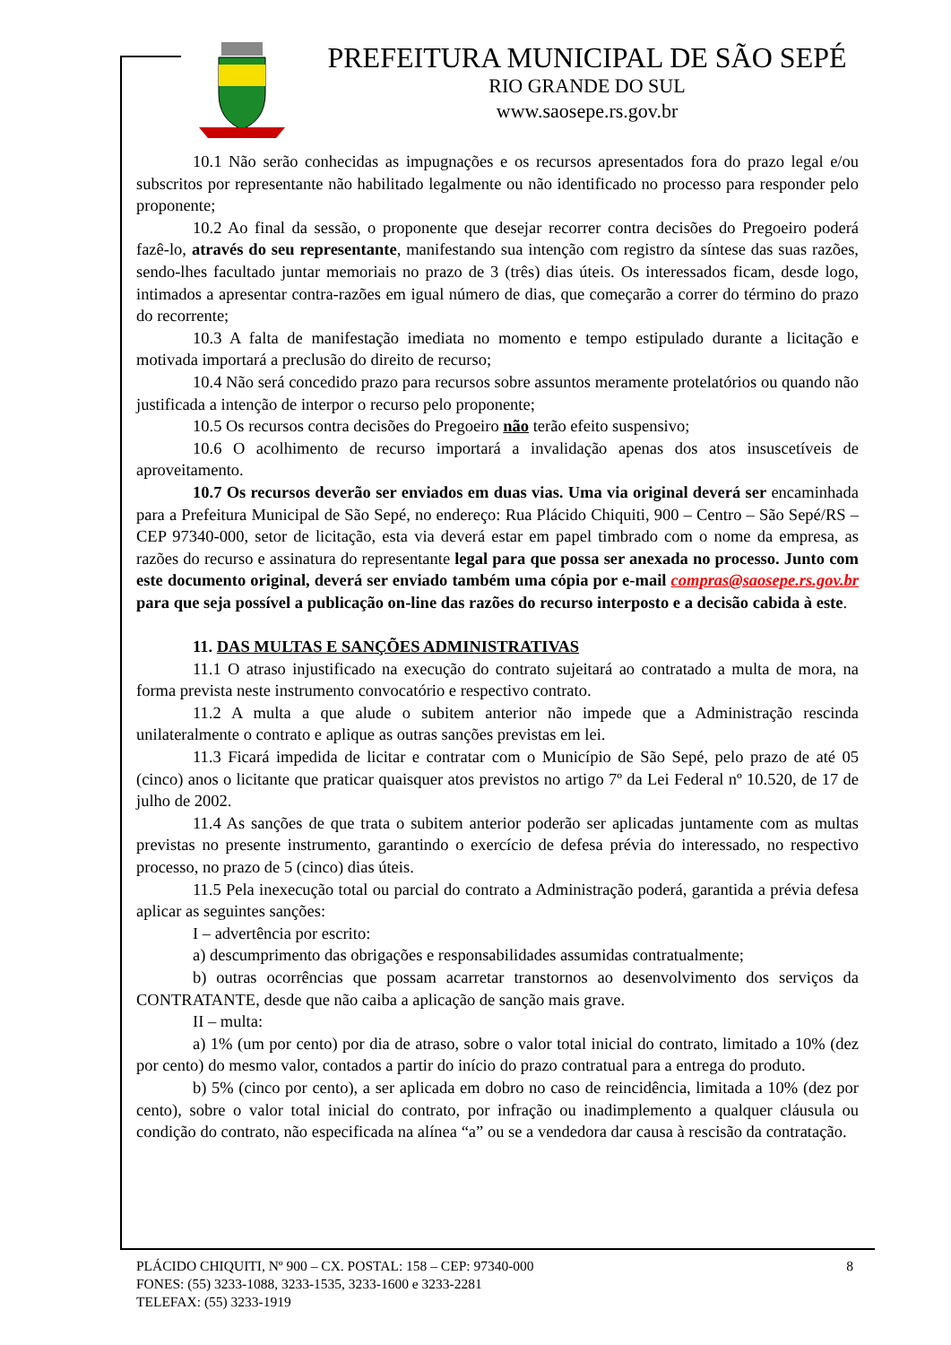PREFEITURA MUNICIPAL DE SÃO SEPÉ
RIO GRANDE DO SUL
www.saosepe.rs.gov.br
10.1 Não serão conhecidas as impugnações e os recursos apresentados fora do prazo legal e/ou subscritos por representante não habilitado legalmente ou não identificado no processo para responder pelo proponente;
10.2 Ao final da sessão, o proponente que desejar recorrer contra decisões do Pregoeiro poderá fazê-lo, através do seu representante, manifestando sua intenção com registro da síntese das suas razões, sendo-lhes facultado juntar memoriais no prazo de 3 (três) dias úteis. Os interessados ficam, desde logo, intimados a apresentar contra-razões em igual número de dias, que começarão a correr do término do prazo do recorrente;
10.3 A falta de manifestação imediata no momento e tempo estipulado durante a licitação e motivada importará a preclusão do direito de recurso;
10.4 Não será concedido prazo para recursos sobre assuntos meramente protelatórios ou quando não justificada a intenção de interpor o recurso pelo proponente;
10.5 Os recursos contra decisões do Pregoeiro não terão efeito suspensivo;
10.6 O acolhimento de recurso importará a invalidação apenas dos atos insuscetíveis de aproveitamento.
10.7 Os recursos deverão ser enviados em duas vias. Uma via original deverá ser encaminhada para a Prefeitura Municipal de São Sepé, no endereço: Rua Plácido Chiquiti, 900 – Centro – São Sepé/RS – CEP 97340-000, setor de licitação, esta via deverá estar em papel timbrado com o nome da empresa, as razões do recurso e assinatura do representante legal para que possa ser anexada no processo. Junto com este documento original, deverá ser enviado também uma cópia por e-mail compras@saosepe.rs.gov.br para que seja possível a publicação on-line das razões do recurso interposto e a decisão cabida à este.
11. DAS MULTAS E SANÇÕES ADMINISTRATIVAS
11.1 O atraso injustificado na execução do contrato sujeitará ao contratado a multa de mora, na forma prevista neste instrumento convocatório e respectivo contrato.
11.2 A multa a que alude o subitem anterior não impede que a Administração rescinda unilateralmente o contrato e aplique as outras sanções previstas em lei.
11.3 Ficará impedida de licitar e contratar com o Município de São Sepé, pelo prazo de até 05 (cinco) anos o licitante que praticar quaisquer atos previstos no artigo 7º da Lei Federal nº 10.520, de 17 de julho de 2002.
11.4 As sanções de que trata o subitem anterior poderão ser aplicadas juntamente com as multas previstas no presente instrumento, garantindo o exercício de defesa prévia do interessado, no respectivo processo, no prazo de 5 (cinco) dias úteis.
11.5 Pela inexecução total ou parcial do contrato a Administração poderá, garantida a prévia defesa aplicar as seguintes sanções:
I – advertência por escrito:
a) descumprimento das obrigações e responsabilidades assumidas contratualmente;
b) outras ocorrências que possam acarretar transtornos ao desenvolvimento dos serviços da CONTRATANTE, desde que não caiba a aplicação de sanção mais grave.
II – multa:
a) 1% (um por cento) por dia de atraso, sobre o valor total inicial do contrato, limitado a 10% (dez por cento) do mesmo valor, contados a partir do início do prazo contratual para a entrega do produto.
b) 5% (cinco por cento), a ser aplicada em dobro no caso de reincidência, limitada a 10% (dez por cento), sobre o valor total inicial do contrato, por infração ou inadimplemento a qualquer cláusula ou condição do contrato, não especificada na alínea “a” ou se a vendedora dar causa à rescisão da contratação.
PLÁCIDO CHIQUITI, Nº 900 – CX. POSTAL: 158 – CEP: 97340-000 8
FONES: (55) 3233-1088, 3233-1535, 3233-1600 e 3233-2281
TELEFAX: (55) 3233-1919